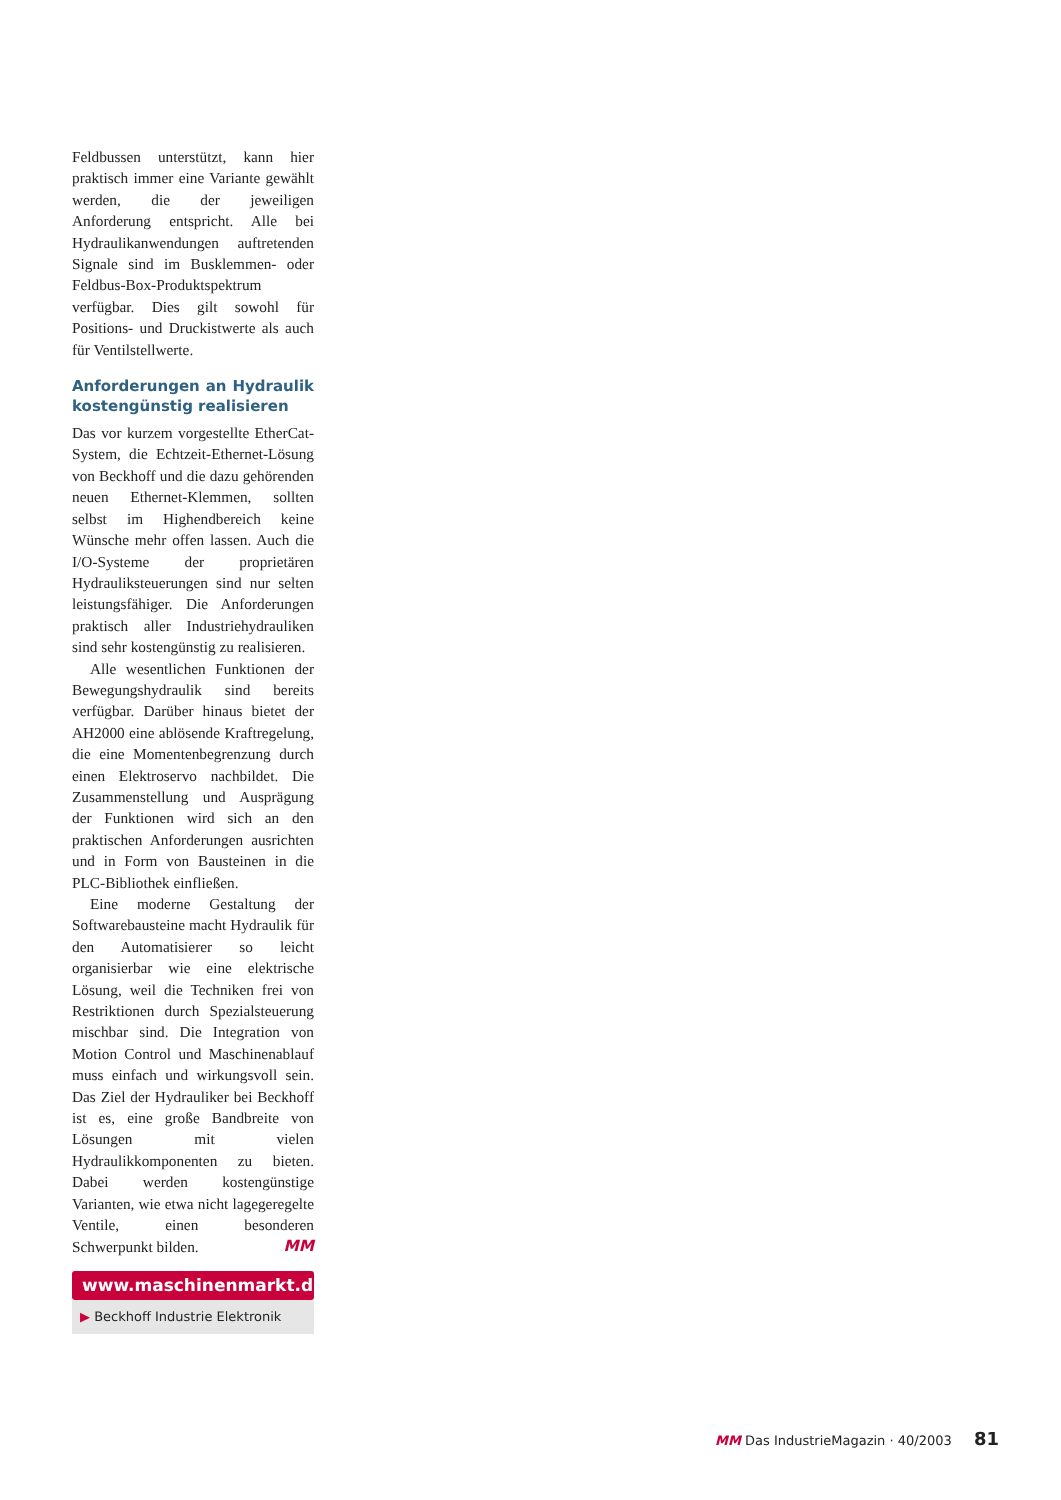Feldbussen unterstützt, kann hier praktisch immer eine Variante gewählt werden, die der jeweiligen Anforderung entspricht. Alle bei Hydraulikanwendungen auftretenden Signale sind im Busklemmen- oder Feldbus-Box-Produktspektrum verfügbar. Dies gilt sowohl für Positions- und Druckistwerte als auch für Ventilstellwerte.
Anforderungen an Hydraulik kostengünstig realisieren
Das vor kurzem vorgestellte EtherCat-System, die Echtzeit-Ethernet-Lösung von Beckhoff und die dazu gehörenden neuen Ethernet-Klemmen, sollten selbst im Highendbereich keine Wünsche mehr offen lassen. Auch die I/O-Systeme der proprietären Hydrauliksteuerungen sind nur selten leistungsfähiger. Die Anforderungen praktisch aller Industriehydrauliken sind sehr kostengünstig zu realisieren.
Alle wesentlichen Funktionen der Bewegungshydraulik sind bereits verfügbar. Darüber hinaus bietet der AH2000 eine ablösende Kraftregelung, die eine Momentenbegrenzung durch einen Elektroservo nachbildet. Die Zusammenstellung und Ausprägung der Funktionen wird sich an den praktischen Anforderungen ausrichten und in Form von Bausteinen in die PLC-Bibliothek einfließen.
Eine moderne Gestaltung der Softwarebausteine macht Hydraulik für den Automatisierer so leicht organisierbar wie eine elektrische Lösung, weil die Techniken frei von Restriktionen durch Spezialsteuerung mischbar sind. Die Integration von Motion Control und Maschinenablauf muss einfach und wirkungsvoll sein. Das Ziel der Hydrauliker bei Beckhoff ist es, eine große Bandbreite von Lösungen mit vielen Hydraulikkomponenten zu bieten. Dabei werden kostengünstige Varianten, wie etwa nicht lagegeregelte Ventile, einen besonderen Schwerpunkt bilden. MM
www.maschinenmarkt.de
▶ Beckhoff Industrie Elektronik
MM Das IndustrieMagazin · 40/2003 81